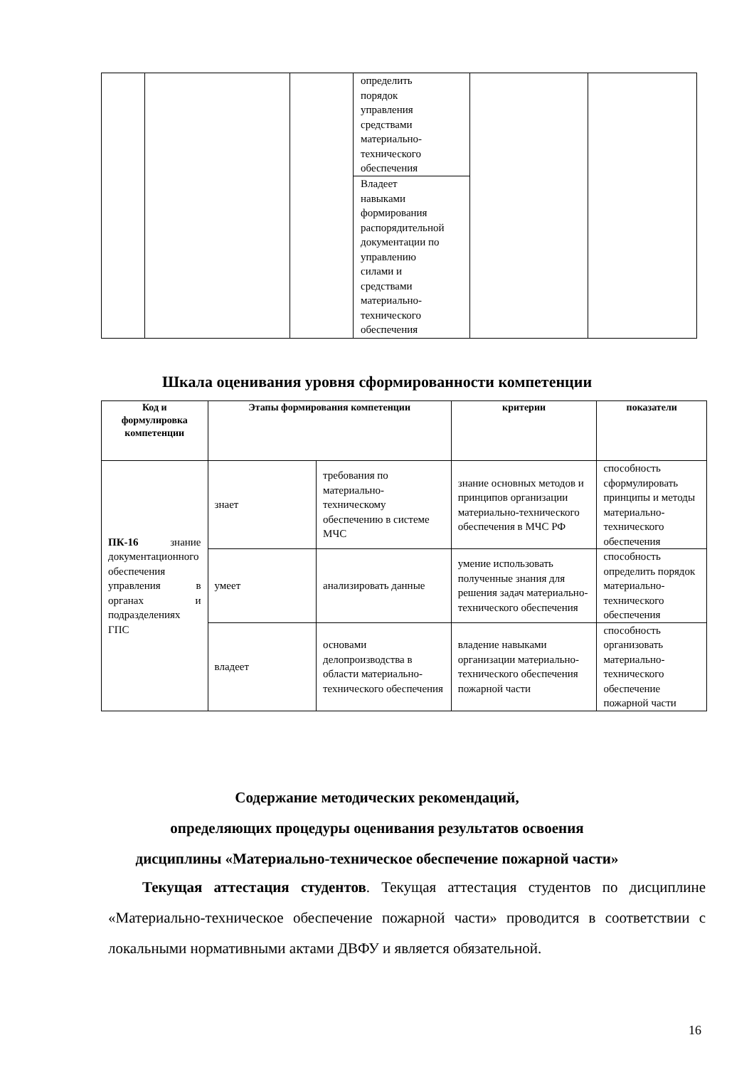| | | | определить порядок управления средствами материально- технического обеспечения | | |
| | | | Владеет навыками формирования распорядительной документации по управлению силами и средствами материально- технического обеспечения | | |
Шкала оценивания уровня сформированности компетенции
| Код и формулировка компетенции | Этапы формирования компетенции | | критерии | показатели |
| --- | --- | --- | --- | --- |
| ПК-16 знание документационного обеспечения управления в органах и подразделениях ГПС | знает | требования по материально-техническому обеспечению в системе МЧС | знание основных методов и принципов организации материально-технического обеспечения в МЧС РФ | способность сформулировать принципы и методы материально-технического обеспечения |
| | умеет | анализировать данные | умение использовать полученные знания для решения задач материально-технического обеспечения | способность определить порядок материально-технического обеспечения |
| | владеет | основами делопроизводства в области материально-технического обеспечения | владение навыками организации материально-технического обеспечения пожарной части | способность организовать материально-технического обеспечение пожарной части |
Содержание методических рекомендаций,
определяющих процедуры оценивания результатов освоения
дисциплины «Материально-техническое обеспечение пожарной части»
Текущая аттестация студентов. Текущая аттестация студентов по дисциплине «Материально-техническое обеспечение пожарной части» проводится в соответствии с локальными нормативными актами ДВФУ и является обязательной.
16